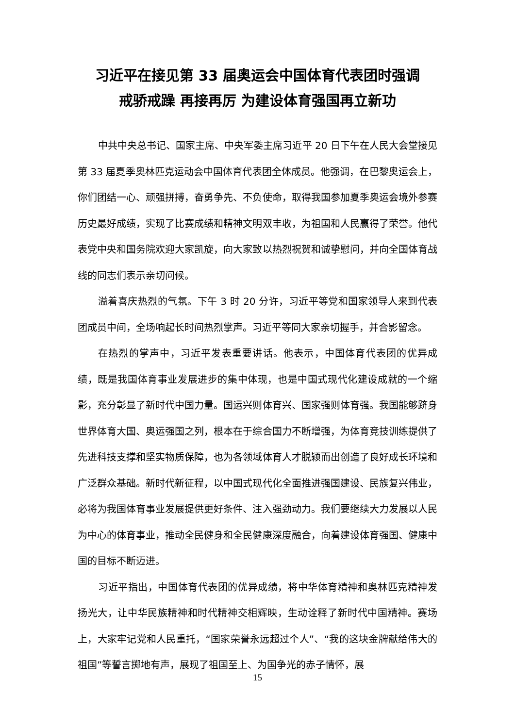习近平在接见第 33 届奥运会中国体育代表团时强调
戒骄戒躁 再接再厉 为建设体育强国再立新功
中共中央总书记、国家主席、中央军委主席习近平 20 日下午在人民大会堂接见第 33 届夏季奥林匹克运动会中国体育代表团全体成员。他强调，在巴黎奥运会上，你们团结一心、顽强拼搏，奋勇争先、不负使命，取得我国参加夏季奥运会境外参赛历史最好成绩，实现了比赛成绩和精神文明双丰收，为祖国和人民赢得了荣誉。他代表党中央和国务院欢迎大家凯旋，向大家致以热烈祝贺和诚挚慰问，并向全国体育战线的同志们表示亲切问候。
溢着喜庆热烈的气氛。下午 3 时 20 分许，习近平等党和国家领导人来到代表团成员中间，全场响起长时间热烈掌声。习近平等同大家亲切握手，并合影留念。
在热烈的掌声中，习近平发表重要讲话。他表示，中国体育代表团的优异成绩，既是我国体育事业发展进步的集中体现，也是中国式现代化建设成就的一个缩影，充分彰显了新时代中国力量。国运兴则体育兴、国家强则体育强。我国能够跻身世界体育大国、奥运强国之列，根本在于综合国力不断增强，为体育竞技训练提供了先进科技支撑和坚实物质保障，也为各领域体育人才脱颖而出创造了良好成长环境和广泛群众基础。新时代新征程，以中国式现代化全面推进强国建设、民族复兴伟业，必将为我国体育事业发展提供更好条件、注入强劲动力。我们要继续大力发展以人民为中心的体育事业，推动全民健身和全民健康深度融合，向着建设体育强国、健康中国的目标不断迈进。
习近平指出，中国体育代表团的优异成绩，将中华体育精神和奥林匹克精神发扬光大，让中华民族精神和时代精神交相辉映，生动诠释了新时代中国精神。赛场上，大家牢记党和人民重托，“国家荣誉永远超过个人”、“我的这块金牌献给伟大的祖国”等誓言掷地有声，展现了祖国至上、为国争光的赤子情怀，展
15